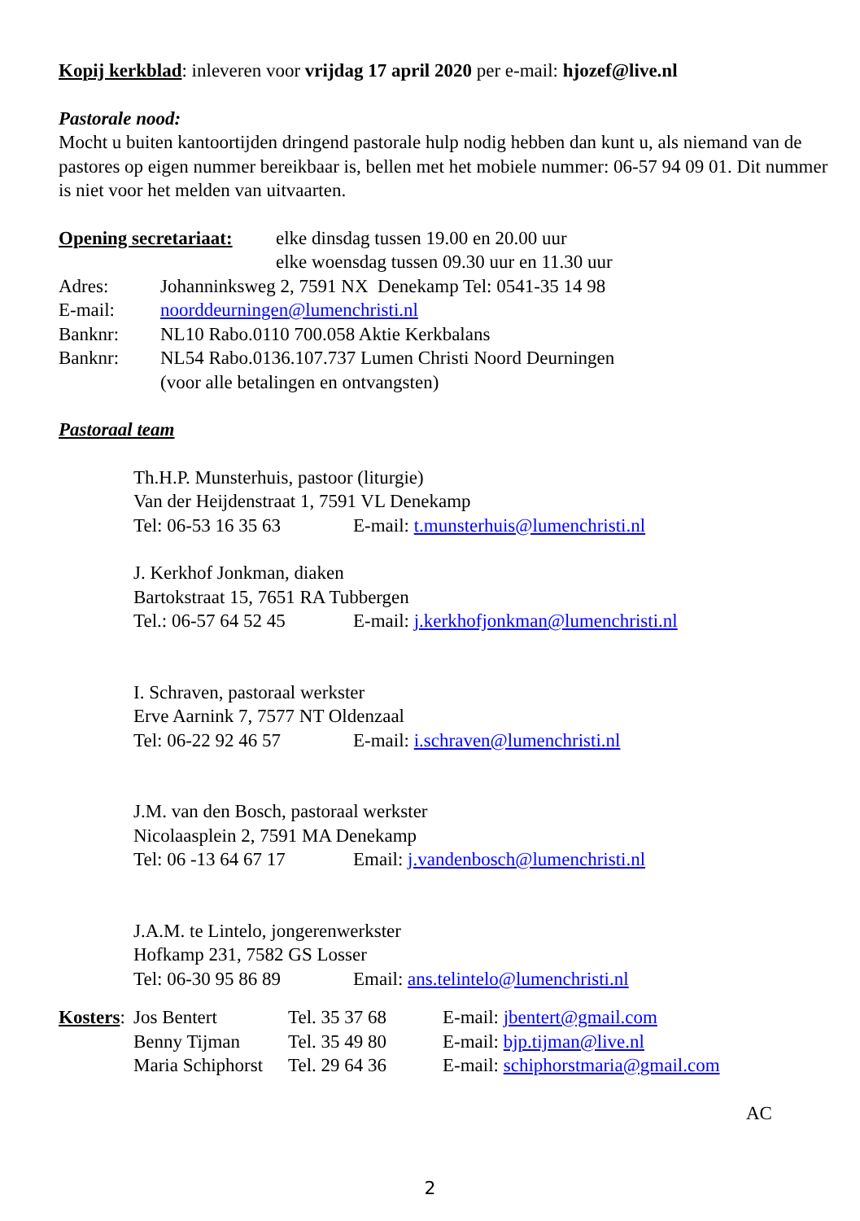Kopij kerkblad: inleveren voor vrijdag 17 april 2020 per e-mail: hjozef@live.nl
Pastorale nood:
Mocht u buiten kantoortijden dringend pastorale hulp nodig hebben dan kunt u, als niemand van de pastores op eigen nummer bereikbaar is, bellen met het mobiele nummer: 06-57 94 09 01. Dit nummer is niet voor het melden van uitvaarten.
Opening secretariaat: elke dinsdag tussen 19.00 en 20.00 uur
elke woensdag tussen 09.30 uur en 11.30 uur
Adres: Johanninksweg 2, 7591 NX Denekamp Tel: 0541-35 14 98
E-mail: noorddeurningen@lumenchristi.nl
Banknr: NL10 Rabo.0110 700.058 Aktie Kerkbalans
Banknr: NL54 Rabo.0136.107.737 Lumen Christi Noord Deurningen
(voor alle betalingen en ontvangsten)
Pastoraal team
Th.H.P. Munsterhuis, pastoor (liturgie)
Van der Heijdenstraat 1, 7591 VL Denekamp
Tel: 06-53 16 35 63 E-mail: t.munsterhuis@lumenchristi.nl
J. Kerkhof Jonkman, diaken
Bartokstraat 15, 7651 RA Tubbergen
Tel.: 06-57 64 52 45 E-mail: j.kerkhofjonkman@lumenchristi.nl
I. Schraven, pastoraal werkster
Erve Aarnink 7, 7577 NT Oldenzaal
Tel: 06-22 92 46 57 E-mail: i.schraven@lumenchristi.nl
J.M. van den Bosch, pastoraal werkster
Nicolaasplein 2, 7591 MA Denekamp
Tel: 06 -13 64 67 17 Email: j.vandenbosch@lumenchristi.nl
J.A.M. te Lintelo, jongerenwerkster
Hofkamp 231, 7582 GS Losser
Tel: 06-30 95 86 89 Email: ans.telintelo@lumenchristi.nl
Kosters: Jos Bentert Tel. 35 37 68 E-mail: jbentert@gmail.com
Benny Tijman Tel. 35 49 80 E-mail: bjp.tijman@live.nl
Maria Schiphorst Tel. 29 64 36 E-mail: schiphorstmaria@gmail.com
AC
2